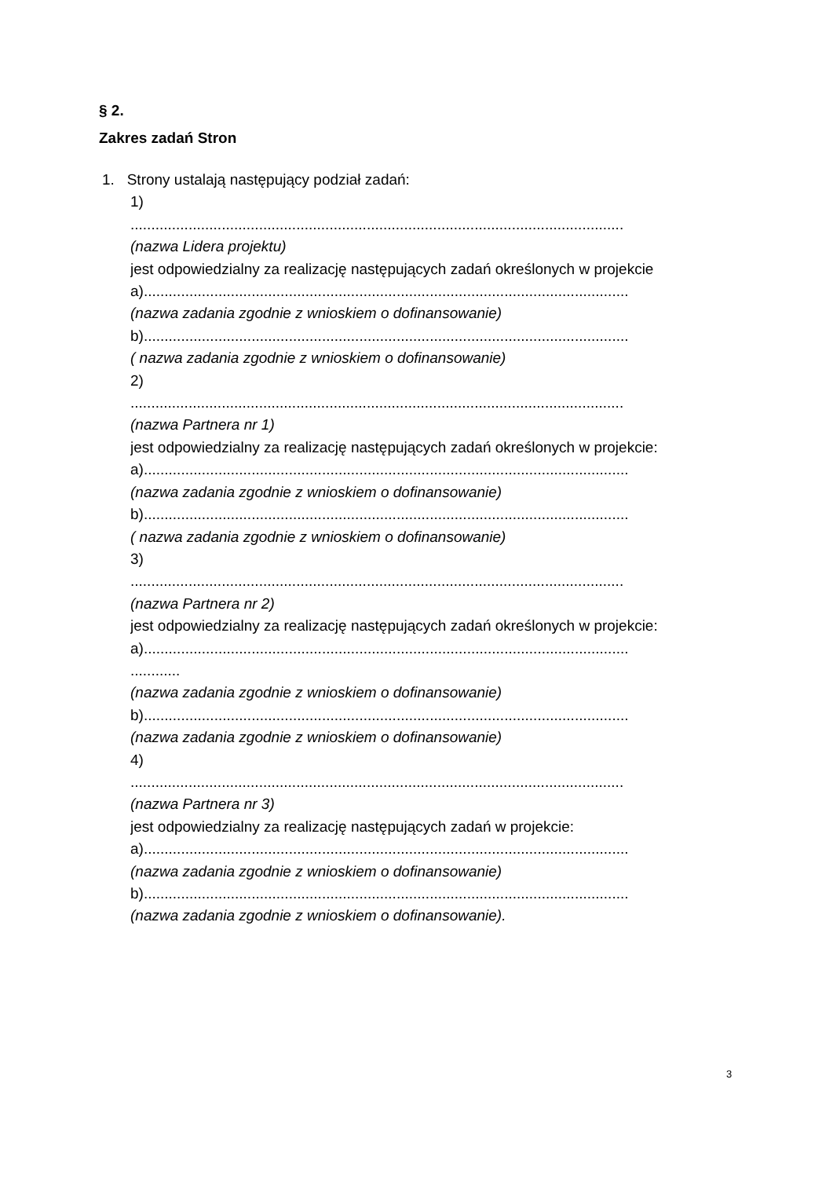§ 2.
Zakres zadań Stron
1. Strony ustalają następujący podział zadań:
1)
.......................................................................................................................
(nazwa Lidera projektu)
jest odpowiedzialny za realizację następujących zadań określonych w projekcie
a).....................................................................................................................
(nazwa zadania zgodnie z wnioskiem o dofinansowanie)
b).....................................................................................................................
( nazwa zadania zgodnie z wnioskiem o dofinansowanie)
2)
.......................................................................................................................
(nazwa Partnera nr 1)
jest odpowiedzialny za realizację następujących zadań określonych w projekcie:
a).....................................................................................................................
(nazwa zadania zgodnie z wnioskiem o dofinansowanie)
b).....................................................................................................................
( nazwa zadania zgodnie z wnioskiem o dofinansowanie)
3)
.......................................................................................................................
(nazwa Partnera nr 2)
jest odpowiedzialny za realizację następujących zadań określonych w projekcie:
a).....................................................................................................................
............
(nazwa zadania zgodnie z wnioskiem o dofinansowanie)
b).....................................................................................................................
(nazwa zadania zgodnie z wnioskiem o dofinansowanie)
4)
.......................................................................................................................
(nazwa Partnera nr 3)
jest odpowiedzialny za realizację następujących zadań w projekcie:
a).....................................................................................................................
(nazwa zadania zgodnie z wnioskiem o dofinansowanie)
b).....................................................................................................................
(nazwa zadania zgodnie z wnioskiem o dofinansowanie).
3